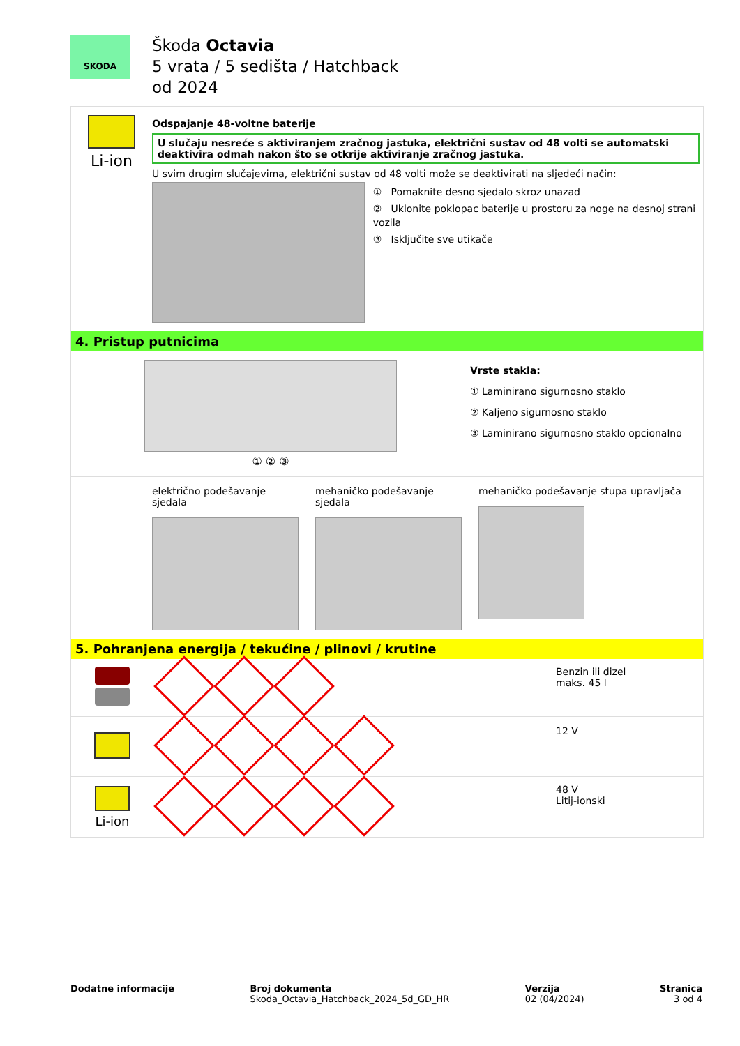SKODA
Škoda Octavia
5 vrata / 5 sedišta / Hatchback
od 2024
Li-ion
Odspajanje 48-voltne baterije
U slučaju nesreće s aktiviranjem zračnog jastuka, električni sustav od 48 volti se automatski deaktivira odmah nakon što se otkrije aktiviranje zračnog jastuka.
U svim drugim slučajevima, električni sustav od 48 volti može se deaktivirati na sljedeći način:
① Pomaknite desno sjedalo skroz unazad
② Uklonite poklopac baterije u prostoru za noge na desnoj strani vozila
③ Isključite sve utikače
4. Pristup putnicima
① ② ③
Vrste stakla:
① Laminirano sigurnosno staklo
② Kaljeno sigurnosno staklo
③ Laminirano sigurnosno staklo opcionalno
električno podešavanje sjedala
mehaničko podešavanje sjedala
mehaničko podešavanje stupa upravljača
5. Pohranjena energija / tekućine / plinovi / krutine
| | | Benzin ili dizel maks. 45 l |
| | | 12 V |
| Li-ion | | 48 V Litij-ionski |
Dodatne informacije Broj dokumenta
Skoda_Octavia_Hatchback_2024_5d_GD_HR
Verzija
02 (04/2024)
Stranica
3 od 4